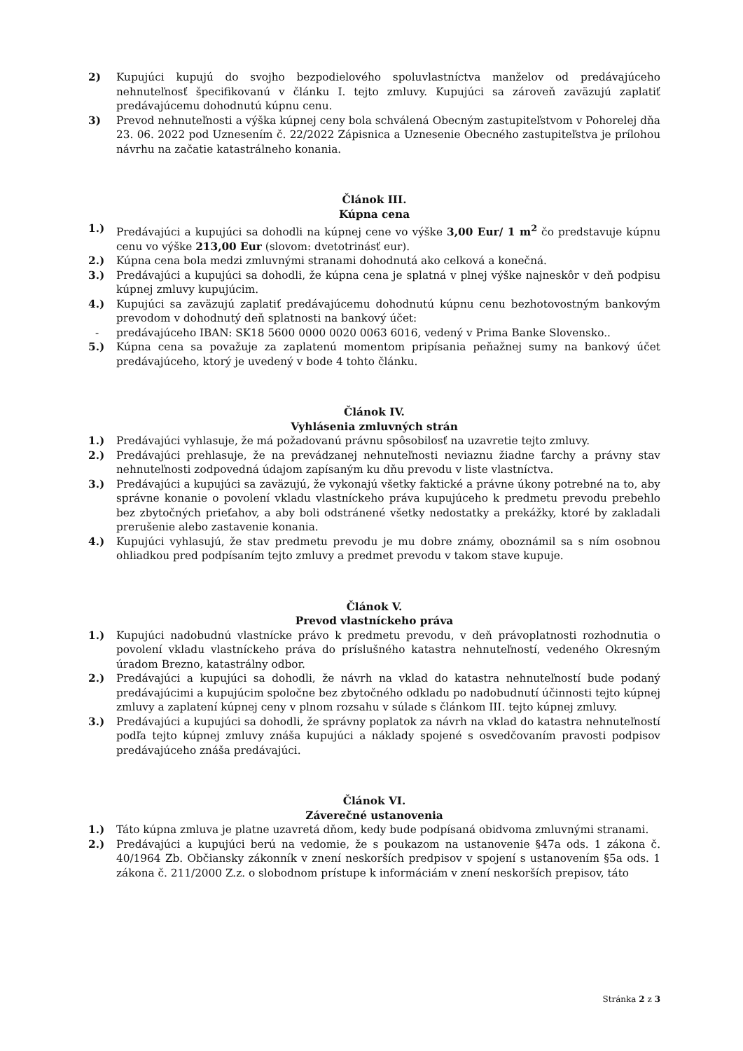2) Kupujúci kupujú do svojho bezpodielového spoluvlastníctva manželov od predávajúceho nehnuteľnosť špecifikovanú v článku I. tejto zmluvy. Kupujúci sa zároveň zaväzujú zaplatiť predávajúcemu dohodnutú kúpnu cenu.
3) Prevod nehnuteľnosti a výška kúpnej ceny bola schválená Obecným zastupiteľstvom v Pohorelej dňa 23. 06. 2022 pod Uznesením č. 22/2022 Zápisnica a Uznesenie Obecného zastupiteľstva je prílohou návrhu na začatie katastrálneho konania.
Článok III.
Kúpna cena
1.) Predávajúci a kupujúci sa dohodli na kúpnej cene vo výške 3,00 Eur/ 1 m<sup>2</sup> čo predstavuje kúpnu cenu vo výške 213,00 Eur (slovom: dvetotrinásť eur).
2.) Kúpna cena bola medzi zmluvnými stranami dohodnutá ako celková a konečná.
3.) Predávajúci a kupujúci sa dohodli, že kúpna cena je splatná v plnej výške najneskôr v deň podpisu kúpnej zmluvy kupujúcim.
4.) Kupujúci sa zaväzujú zaplatiť predávajúcemu dohodnutú kúpnu cenu bezhotovostným bankovým prevodom v dohodnutý deň splatnosti na bankový účet:
- predávajúceho IBAN: SK18 5600 0000 0020 0063 6016, vedený v Prima Banke Slovensko..
5.) Kúpna cena sa považuje za zaplatenú momentom pripísania peňažnej sumy na bankový účet predávajúceho, ktorý je uvedený v bode 4 tohto článku.
Článok IV.
Vyhlásenia zmluvných strán
1.) Predávajúci vyhlasuje, že má požadovanú právnu spôsobilosť na uzavretie tejto zmluvy.
2.) Predávajúci prehlasuje, že na prevádzanej nehnuteľnosti neviaznu žiadne ťarchy a právny stav nehnuteľnosti zodpovedná údajom zapísaným ku dňu prevodu v liste vlastníctva.
3.) Predávajúci a kupujúci sa zaväzujú, že vykonajú všetky faktické a právne úkony potrebné na to, aby správne konanie o povolení vkladu vlastníckeho práva kupujúceho k predmetu prevodu prebehlo bez zbytočných prieťahov, a aby boli odstránené všetky nedostatky a prekážky, ktoré by zakladali prerušenie alebo zastavenie konania.
4.) Kupujúci vyhlasujú, že stav predmetu prevodu je mu dobre známy, oboznámil sa s ním osobnou ohliadkou pred podpísaním tejto zmluvy a predmet prevodu v takom stave kupuje.
Článok V.
Prevod vlastníckeho práva
1.) Kupujúci nadobudnú vlastnícke právo k predmetu prevodu, v deň právoplatnosti rozhodnutia o povolení vkladu vlastníckeho práva do príslušného katastra nehnuteľností, vedeného Okresným úradom Brezno, katastrálny odbor.
2.) Predávajúci a kupujúci sa dohodli, že návrh na vklad do katastra nehnuteľností bude podaný predávajúcimi a kupujúcim spoločne bez zbytočného odkladu po nadobudnutí účinnosti tejto kúpnej zmluvy a zaplatení kúpnej ceny v plnom rozsahu v súlade s článkom III. tejto kúpnej zmluvy.
3.) Predávajúci a kupujúci sa dohodli, že správny poplatok za návrh na vklad do katastra nehnuteľností podľa tejto kúpnej zmluvy znáša kupujúci a náklady spojené s osvedčovaním pravosti podpisov predávajúceho znáša predávajúci.
Článok VI.
Záverečné ustanovenia
1.) Táto kúpna zmluva je platne uzavretá dňom, kedy bude podpísaná obidvoma zmluvnými stranami.
2.) Predávajúci a kupujúci berú na vedomie, že s poukazom na ustanovenie §47a ods. 1 zákona č. 40/1964 Zb. Občiansky zákonník v znení neskorších predpisov v spojení s ustanovením §5a ods. 1 zákona č. 211/2000 Z.z. o slobodnom prístupe k informáciám v znení neskorších prepisov, táto
Stránka 2 z 3